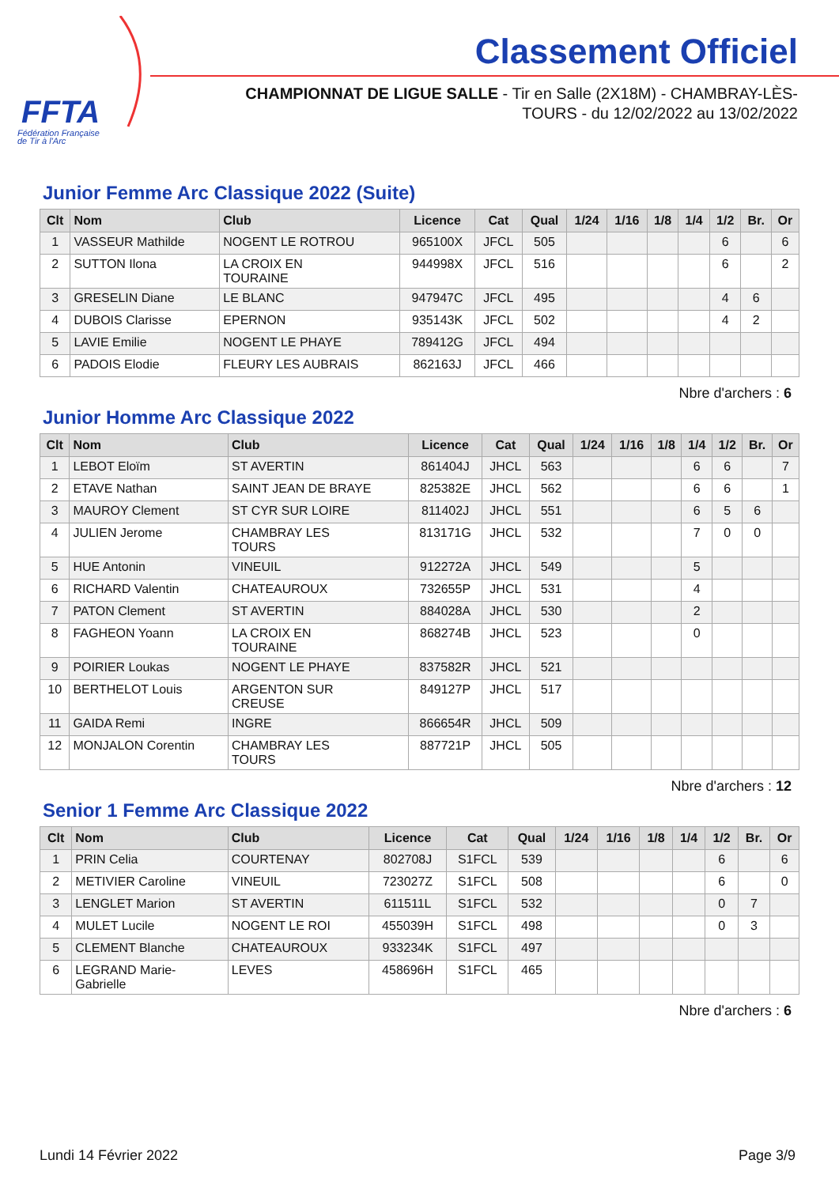FFTA
Fédération Française
de Tir à l'Arc
Classement Officiel
CHAMPIONNAT DE LIGUE SALLE - Tir en Salle (2X18M) - CHAMBRAY-LÈS-TOURS - du 12/02/2022 au 13/02/2022
Junior Femme Arc Classique 2022 (Suite)
| Clt | Nom | Club | Licence | Cat | Qual | 1/24 | 1/16 | 1/8 | 1/4 | 1/2 | Br. | Or |
| --- | --- | --- | --- | --- | --- | --- | --- | --- | --- | --- | --- | --- |
| 1 | VASSEUR Mathilde | NOGENT LE ROTROU | 965100X | JFCL | 505 | | | | | 6 | | 6 |
| 2 | SUTTON Ilona | LA CROIX EN TOURAINE | 944998X | JFCL | 516 | | | | | 6 | | 2 |
| 3 | GRESELIN Diane | LE BLANC | 947947C | JFCL | 495 | | | | | 4 | 6 | |
| 4 | DUBOIS Clarisse | EPERNON | 935143K | JFCL | 502 | | | | | 4 | 2 | |
| 5 | LAVIE Emilie | NOGENT LE PHAYE | 789412G | JFCL | 494 | | | | | | | |
| 6 | PADOIS Elodie | FLEURY LES AUBRAIS | 862163J | JFCL | 466 | | | | | | | |
Nbre d'archers : 6
Junior Homme Arc Classique 2022
| Clt | Nom | Club | Licence | Cat | Qual | 1/24 | 1/16 | 1/8 | 1/4 | 1/2 | Br. | Or |
| --- | --- | --- | --- | --- | --- | --- | --- | --- | --- | --- | --- | --- |
| 1 | LEBOT Eloïm | ST AVERTIN | 861404J | JHCL | 563 | | | | 6 | 6 | | 7 |
| 2 | ETAVE Nathan | SAINT JEAN DE BRAYE | 825382E | JHCL | 562 | | | | 6 | 6 | | 1 |
| 3 | MAUROY Clement | ST CYR SUR LOIRE | 811402J | JHCL | 551 | | | | 6 | 5 | 6 | |
| 4 | JULIEN Jerome | CHAMBRAY LES TOURS | 813171G | JHCL | 532 | | | | 7 | 0 | 0 | |
| 5 | HUE Antonin | VINEUIL | 912272A | JHCL | 549 | | | | 5 | | | |
| 6 | RICHARD Valentin | CHATEAUROUX | 732655P | JHCL | 531 | | | | 4 | | | |
| 7 | PATON Clement | ST AVERTIN | 884028A | JHCL | 530 | | | | 2 | | | |
| 8 | FAGHEON Yoann | LA CROIX EN TOURAINE | 868274B | JHCL | 523 | | | | 0 | | | |
| 9 | POIRIER Loukas | NOGENT LE PHAYE | 837582R | JHCL | 521 | | | | | | | |
| 10 | BERTHELOT Louis | ARGENTON SUR CREUSE | 849127P | JHCL | 517 | | | | | | | |
| 11 | GAIDA Remi | INGRE | 866654R | JHCL | 509 | | | | | | | |
| 12 | MONJALON Corentin | CHAMBRAY LES TOURS | 887721P | JHCL | 505 | | | | | | | |
Nbre d'archers : 12
Senior 1 Femme Arc Classique 2022
| Clt | Nom | Club | Licence | Cat | Qual | 1/24 | 1/16 | 1/8 | 1/4 | 1/2 | Br. | Or |
| --- | --- | --- | --- | --- | --- | --- | --- | --- | --- | --- | --- | --- |
| 1 | PRIN Celia | COURTENAY | 802708J | S1FCL | 539 | | | | | 6 | | 6 |
| 2 | METIVIER Caroline | VINEUIL | 723027Z | S1FCL | 508 | | | | | 6 | | 0 |
| 3 | LENGLET Marion | ST AVERTIN | 611511L | S1FCL | 532 | | | | | 0 | 7 | |
| 4 | MULET Lucile | NOGENT LE ROI | 455039H | S1FCL | 498 | | | | | 0 | 3 | |
| 5 | CLEMENT Blanche | CHATEAUROUX | 933234K | S1FCL | 497 | | | | | | | |
| 6 | LEGRAND Marie- Gabrielle | LEVES | 458696H | S1FCL | 465 | | | | | | | |
Nbre d'archers : 6
Lundi 14 Février 2022 Page 3/9